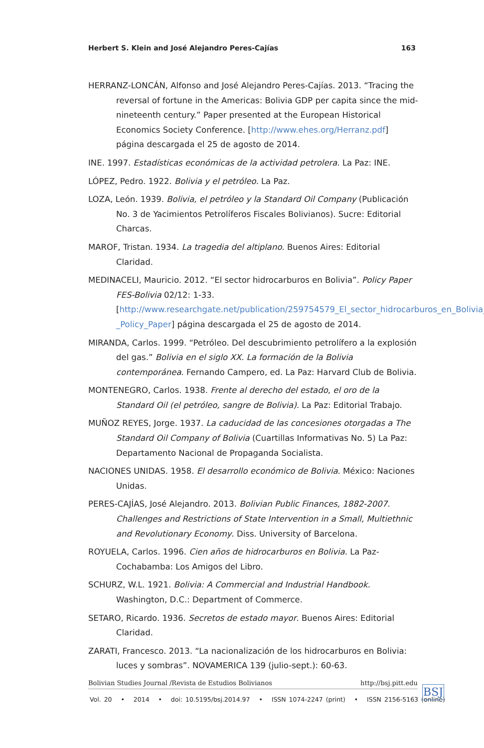Herbert S. Klein and José Alejandro Peres-Cajías 163
HERRANZ-LONCÁN, Alfonso and José Alejandro Peres-Cajías. 2013. “Tracing the reversal of fortune in the Americas: Bolivia GDP per capita since the mid-nineteenth century.” Paper presented at the European Historical Economics Society Conference. [http://www.ehes.org/Herranz.pdf] página descargada el 25 de agosto de 2014.
INE. 1997. Estadísticas económicas de la actividad petrolera. La Paz: INE.
LÓPEZ, Pedro. 1922. Bolivia y el petróleo. La Paz.
LOZA, León. 1939. Bolivia, el petróleo y la Standard Oil Company (Publicación No. 3 de Yacimientos Petrolíferos Fiscales Bolivianos). Sucre: Editorial Charcas.
MAROF, Tristan. 1934. La tragedia del altiplano. Buenos Aires: Editorial Claridad.
MEDINACELI, Mauricio. 2012. “El sector hidrocarburos en Bolivia”. Policy Paper FES-Bolivia 02/12: 1-33. [http://www.researchgate.net/publication/259754579_El_sector_hidrocarburos_en_Bolivia_-_Policy_Paper] página descargada el 25 de agosto de 2014.
MIRANDA, Carlos. 1999. “Petróleo. Del descubrimiento petrolífero a la explosión del gas.” Bolivia en el siglo XX. La formación de la Bolivia contemporánea. Fernando Campero, ed. La Paz: Harvard Club de Bolivia.
MONTENEGRO, Carlos. 1938. Frente al derecho del estado, el oro de la Standard Oil (el petróleo, sangre de Bolivia). La Paz: Editorial Trabajo.
MUÑOZ REYES, Jorge. 1937. La caducidad de las concesiones otorgadas a The Standard Oil Company of Bolivia (Cuartillas Informativas No. 5) La Paz: Departamento Nacional de Propaganda Socialista.
NACIONES UNIDAS. 1958. El desarrollo económico de Bolivia. México: Naciones Unidas.
PERES-CAJÍAS, José Alejandro. 2013. Bolivian Public Finances, 1882-2007. Challenges and Restrictions of State Intervention in a Small, Multiethnic and Revolutionary Economy. Diss. University of Barcelona.
ROYUELA, Carlos. 1996. Cien años de hidrocarburos en Bolivia. La Paz-Cochabamba: Los Amigos del Libro.
SCHURZ, W.L. 1921. Bolivia: A Commercial and Industrial Handbook. Washington, D.C.: Department of Commerce.
SETARO, Ricardo. 1936. Secretos de estado mayor. Buenos Aires: Editorial Claridad.
ZARATI, Francesco. 2013. “La nacionalización de los hidrocarburos en Bolivia: luces y sombras”. NOVAMERICA 139 (julio-sept.): 60-63.
Bolivian Studies Journal /Revista de Estudios Bolivianos http://bsj.pitt.edu
Vol. 20 • 2014 • doi: 10.5195/bsj.2014.97 • ISSN 1074-2247 (print) • ISSN 2156-5163 (online)
BSJ